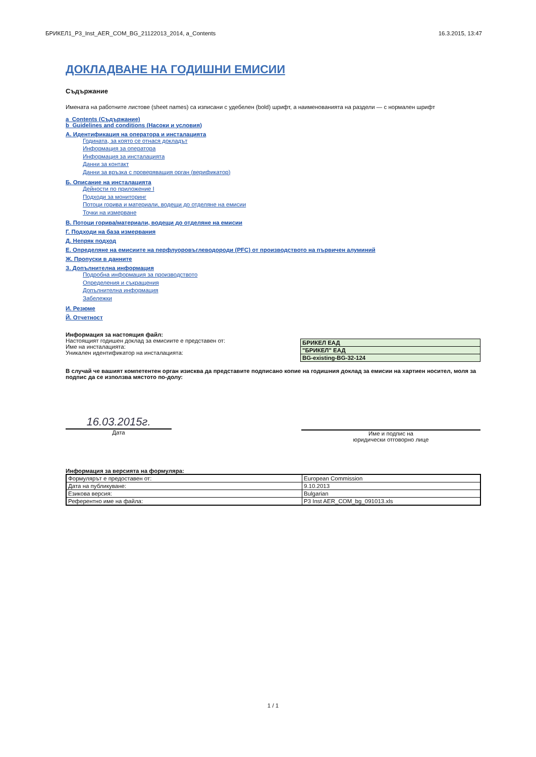БРИКЕЛ1_P3_Inst_AER_COM_BG_21122013_2014, a_Contents 16.3.2015, 13:47
ДОКЛАДВАНЕ НА ГОДИШНИ ЕМИСИИ
Съдържание
Имената на работните листове (sheet names) са изписани с удебелен (bold) шрифт, а наименованията на раздели — с нормален шрифт
a_Contents (Съдържание)
b_Guidelines and conditions (Насоки и условия)
А. Идентификация на оператора и инсталацията
Годината, за която се отнася докладът
Информация за оператора
Информация за инсталацията
Данни за контакт
Данни за връзка с проверяващия орган (верификатор)
Б. Описание на инсталацията
Дейности по приложение I
Подходи за мониторинг
Потоци горива и материали, водещи до отделяне на емисии
Точки на измерване
В. Потоци горива/материали, водещи до отделяне на емисии
Г. Подходи на база измервания
Д. Непряк подход
Е. Определяне на емисиите на перфлуоровъглеводороди (PFC) от производството на първичен алуминий
Ж. Пропуски в данните
З. Допълнителна информация
Подробна информация за производството
Определения и съкращения
Допълнителна информация
Забележки
И. Резюме
Й. Отчетност
Информация за настоящия файл:
Настоящият годишен доклад за емисиите е представен от:
Име на инсталацията:
Уникален идентификатор на инсталацията:
| БРИКЕЛ ЕАД |
| "БРИКЕЛ" ЕАД |
| BG-existing-BG-32-124 |
В случай че вашият компетентен орган изисква да представите подписано копие на годишния доклад за емисии на хартиен носител, моля за подпис да се използва мястото по-долу:
16.03.2015г.
Дата
Име и подпис на
юридически отговорно лице
Информация за версията на формуляра:
| Формулярът е предоставен от: | European Commission |
| Дата на публикуване: | 9.10.2013 |
| Езикова версия: | Bulgarian |
| Референтно име на файла: | P3 Inst AER_COM_bg_091013.xls |
1 / 1